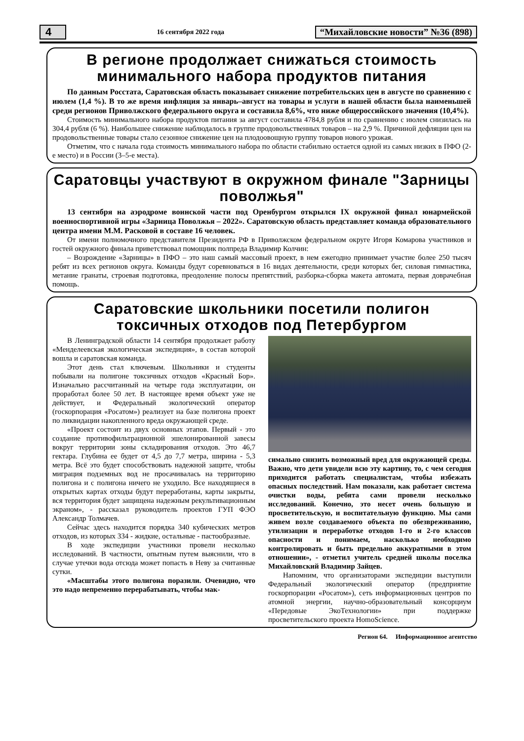4 16 сентября 2022 года “Михайловские новости” №36 (898)
В регионе продолжает снижаться стоимость минимального набора продуктов питания
По данным Росстата, Саратовская область показывает снижение потребительских цен в августе по сравнению с июлем (1,4 %). В то же время инфляция за январь–август на товары и услуги в нашей области была наименьшей среди регионов Приволжского федерального округа и составила 8,6%, что ниже общероссийского значения (10,4%).
Стоимость минимального набора продуктов питания за август составила 4784,8 рубля и по сравнению с июлем снизилась на 304,4 рубля (6 %). Наибольшее снижение наблюдалось в группе продовольственных товаров – на 2,9 %. Причиной дефляции цен на продовольственные товары стало сезонное снижение цен на плодоовощную группу товаров нового урожая.
Отметим, что с начала года стоимость минимального набора по области стабильно остается одной из самых низких в ПФО (2-е место) и в России (3–5-е места).
Саратовцы участвуют в окружном финале "Зарницы поволжья"
13 сентября на аэродроме воинской части под Оренбургом открылся IX окружной финал юнармейской военноспортивной игры «Зарница Поволжья – 2022». Саратовскую область представляет команда образовательного центра имени М.М. Расковой в составе 16 человек.
От имени полномочного представителя Президента РФ в Приволжском федеральном округе Игоря Комарова участников и гостей окружного финала приветствовал помощник полпреда Владимир Колчин:
– Возрождение «Зарницы» в ПФО – это наш самый массовый проект, в нем ежегодно принимает участие более 250 тысяч ребят из всех регионов округа. Команды будут соревноваться в 16 видах деятельности, среди которых бег, силовая гимнастика, метание гранаты, строевая подготовка, преодоление полосы препятствий, разборка-сборка макета автомата, первая доврачебная помощь.
Саратовские школьники посетили полигон токсичных отходов под Петербургом
В Ленинградской области 14 сентября продолжает работу «Менделеевская экологическая экспедиция», в состав которой вошла и саратовская команда.
Этот день стал ключевым. Школьники и студенты побывали на полигоне токсичных отходов «Красный Бор». Изначально рассчитанный на четыре года эксплуатации, он проработал более 50 лет. В настоящее время объект уже не действует, и Федеральный экологический оператор (госкорпорация «Росатом») реализует на базе полигона проект по ликвидации накопленного вреда окружающей среде.
«Проект состоит из двух основных этапов. Первый - это создание противофильтрационной эшелонированной завесы вокруг территории зоны складирования отходов. Это 46,7 гектара. Глубина ее будет от 4,5 до 7,7 метра, ширина - 5,3 метра. Всё это будет способствовать надежной защите, чтобы миграция подземных вод не просачивалась на территорию полигона и с полигона ничего не уходило. Все находящиеся в открытых картах отходы будут переработаны, карты закрыты, вся территория будет защищена надежным рекультивационным экраном», - рассказал руководитель проектов ГУП ФЭО Александр Толмачев.
Сейчас здесь находится порядка 340 кубических метров отходов, из которых 334 - жидкие, остальные - пастообразные.
В ходе экспедиции участники провели несколько исследований. В частности, опытным путем выяснили, что в случае утечки вода отсюда может попасть в Неву за считанные сутки.
«Масштабы этого полигона поразили. Очевидно, что это надо непременно перерабатывать, чтобы мак-
симально снизить возможный вред для окружающей среды. Важно, что дети увидели всю эту картину, то, с чем сегодня приходится работать специалистам, чтобы избежать опасных последствий. Нам показали, как работает система очистки воды, ребята сами провели несколько исследований. Конечно, это несет очень большую и просветительскую, и воспитательную функцию. Мы сами живем возле создаваемого объекта по обезвреживанию, утилизации и переработке отходов 1-го и 2-го классов опасности и понимаем, насколько необходимо контролировать и быть предельно аккуратными в этом отношении», - отметил учитель средней школы поселка Михайловский Владимир Зайцев.
Напомним, что организаторами экспедиции выступили Федеральный экологический оператор (предприятие госкорпорации «Росатом»), сеть информационных центров по атомной энергии, научно-образовательный консорциум «Передовые ЭкоТехнологии» при поддержке просветительского проекта HomoScience.
Регион 64. Информационное агентство